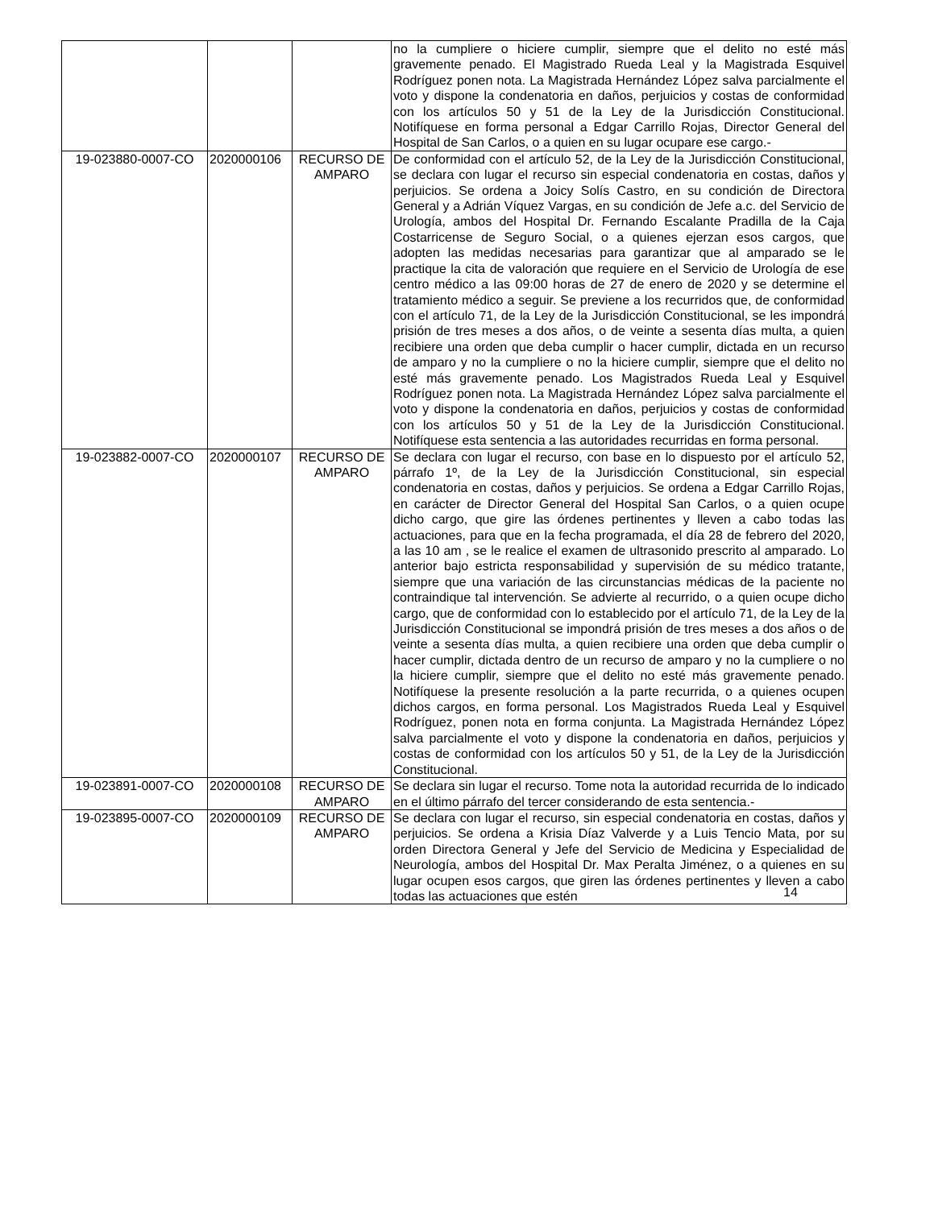| | | | no la cumpliere o hiciere cumplir, siempre que el delito no esté más gravemente penado. El Magistrado Rueda Leal y la Magistrada Esquivel Rodríguez ponen nota. La Magistrada Hernández López salva parcialmente el voto y dispone la condenatoria en daños, perjuicios y costas de conformidad con los artículos 50 y 51 de la Ley de la Jurisdicción Constitucional. Notifíquese en forma personal a Edgar Carrillo Rojas, Director General del Hospital de San Carlos, o a quien en su lugar ocupare ese cargo.- |
| 19-023880-0007-CO | 2020000106 | RECURSO DE AMPARO | De conformidad con el artículo 52, de la Ley de la Jurisdicción Constitucional, se declara con lugar el recurso sin especial condenatoria en costas, daños y perjuicios. Se ordena a Joicy Solís Castro, en su condición de Directora General y a Adrián Víquez Vargas, en su condición de Jefe a.c. del Servicio de Urología, ambos del Hospital Dr. Fernando Escalante Pradilla de la Caja Costarricense de Seguro Social, o a quienes ejerzan esos cargos, que adopten las medidas necesarias para garantizar que al amparado se le practique la cita de valoración que requiere en el Servicio de Urología de ese centro médico a las 09:00 horas de 27 de enero de 2020 y se determine el tratamiento médico a seguir. Se previene a los recurridos que, de conformidad con el artículo 71, de la Ley de la Jurisdicción Constitucional, se les impondrá prisión de tres meses a dos años, o de veinte a sesenta días multa, a quien recibiere una orden que deba cumplir o hacer cumplir, dictada en un recurso de amparo y no la cumpliere o no la hiciere cumplir, siempre que el delito no esté más gravemente penado. Los Magistrados Rueda Leal y Esquivel Rodríguez ponen nota. La Magistrada Hernández López salva parcialmente el voto y dispone la condenatoria en daños, perjuicios y costas de conformidad con los artículos 50 y 51 de la Ley de la Jurisdicción Constitucional. Notifíquese esta sentencia a las autoridades recurridas en forma personal. |
| 19-023882-0007-CO | 2020000107 | RECURSO DE AMPARO | Se declara con lugar el recurso, con base en lo dispuesto por el artículo 52, párrafo 1º, de la Ley de la Jurisdicción Constitucional, sin especial condenatoria en costas, daños y perjuicios. Se ordena a Edgar Carrillo Rojas, en carácter de Director General del Hospital San Carlos, o a quien ocupe dicho cargo, que gire las órdenes pertinentes y lleven a cabo todas las actuaciones, para que en la fecha programada, el día 28 de febrero del 2020, a las 10 am , se le realice el examen de ultrasonido prescrito al amparado. Lo anterior bajo estricta responsabilidad y supervisión de su médico tratante, siempre que una variación de las circunstancias médicas de la paciente no contraindique tal intervención. Se advierte al recurrido, o a quien ocupe dicho cargo, que de conformidad con lo establecido por el artículo 71, de la Ley de la Jurisdicción Constitucional se impondrá prisión de tres meses a dos años o de veinte a sesenta días multa, a quien recibiere una orden que deba cumplir o hacer cumplir, dictada dentro de un recurso de amparo y no la cumpliere o no la hiciere cumplir, siempre que el delito no esté más gravemente penado. Notifíquese la presente resolución a la parte recurrida, o a quienes ocupen dichos cargos, en forma personal. Los Magistrados Rueda Leal y Esquivel Rodríguez, ponen nota en forma conjunta. La Magistrada Hernández López salva parcialmente el voto y dispone la condenatoria en daños, perjuicios y costas de conformidad con los artículos 50 y 51, de la Ley de la Jurisdicción Constitucional. |
| 19-023891-0007-CO | 2020000108 | RECURSO DE AMPARO | Se declara sin lugar el recurso. Tome nota la autoridad recurrida de lo indicado en el último párrafo del tercer considerando de esta sentencia.- |
| 19-023895-0007-CO | 2020000109 | RECURSO DE AMPARO | Se declara con lugar el recurso, sin especial condenatoria en costas, daños y perjuicios. Se ordena a Krisia Díaz Valverde y a Luis Tencio Mata, por su orden Directora General y Jefe del Servicio de Medicina y Especialidad de Neurología, ambos del Hospital Dr. Max Peralta Jiménez, o a quienes en su lugar ocupen esos cargos, que giren las órdenes pertinentes y lleven a cabo todas las actuaciones que estén |
14